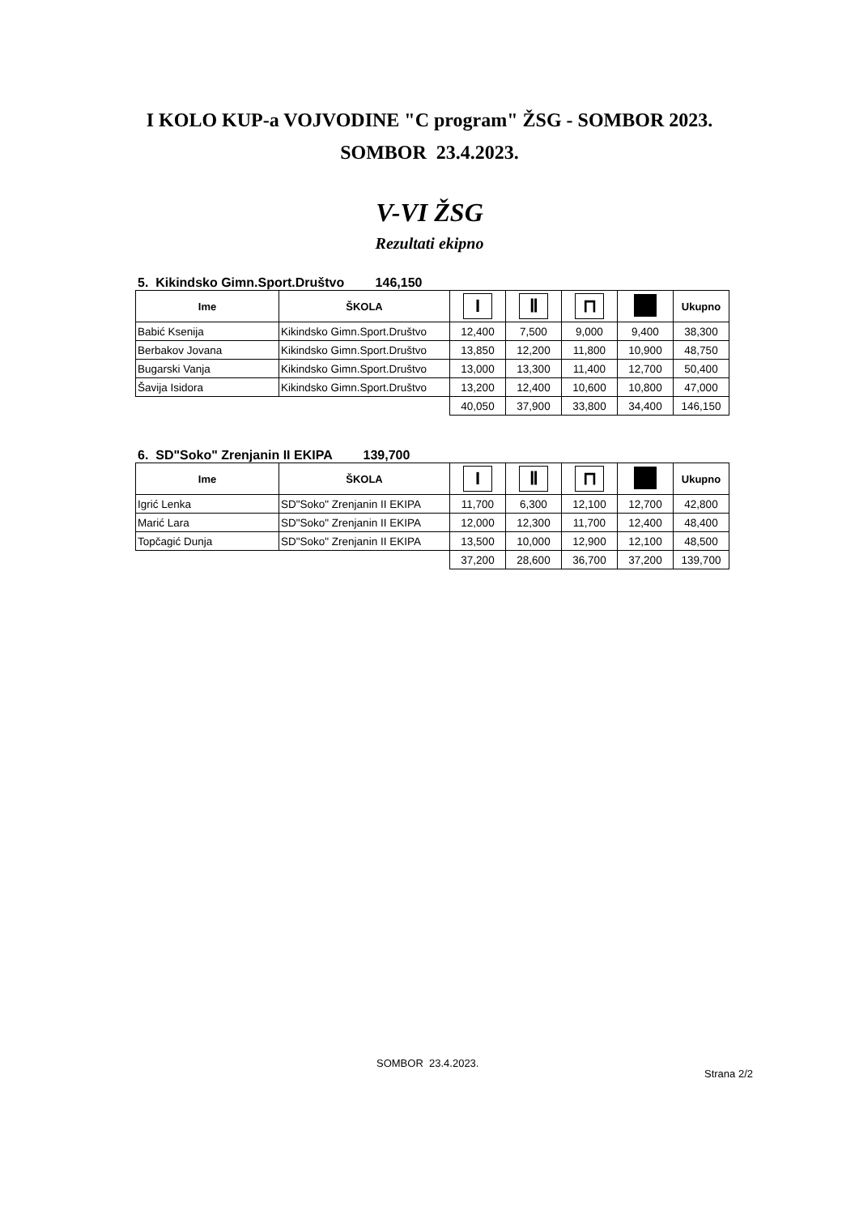I KOLO KUP-a VOJVODINE "C program" ŽSG - SOMBOR 2023.
SOMBOR 23.4.2023.
V-VI ŽSG
Rezultati ekipno
5. Kikindsko Gimn.Sport.Društvo 146,150
| Ime | ŠKOLA | I | Ⅱ | ⊓ | | Ukupno |
| --- | --- | --- | --- | --- | --- | --- |
| Babić Ksenija | Kikindsko Gimn.Sport.Društvo | 12,400 | 7,500 | 9,000 | 9,400 | 38,300 |
| Berbakov Jovana | Kikindsko Gimn.Sport.Društvo | 13,850 | 12,200 | 11,800 | 10,900 | 48,750 |
| Bugarski Vanja | Kikindsko Gimn.Sport.Društvo | 13,000 | 13,300 | 11,400 | 12,700 | 50,400 |
| Šavija Isidora | Kikindsko Gimn.Sport.Društvo | 13,200 | 12,400 | 10,600 | 10,800 | 47,000 |
| | | 40,050 | 37,900 | 33,800 | 34,400 | 146,150 |
6. SD"Soko" Zrenjanin II EKIPA 139,700
| Ime | ŠKOLA | I | Ⅱ | ⊓ | | Ukupno |
| --- | --- | --- | --- | --- | --- | --- |
| Igrić Lenka | SD"Soko" Zrenjanin II EKIPA | 11,700 | 6,300 | 12,100 | 12,700 | 42,800 |
| Marić Lara | SD"Soko" Zrenjanin II EKIPA | 12,000 | 12,300 | 11,700 | 12,400 | 48,400 |
| Topčagić Dunja | SD"Soko" Zrenjanin II EKIPA | 13,500 | 10,000 | 12,900 | 12,100 | 48,500 |
| | | 37,200 | 28,600 | 36,700 | 37,200 | 139,700 |
SOMBOR 23.4.2023.
Strana 2/2